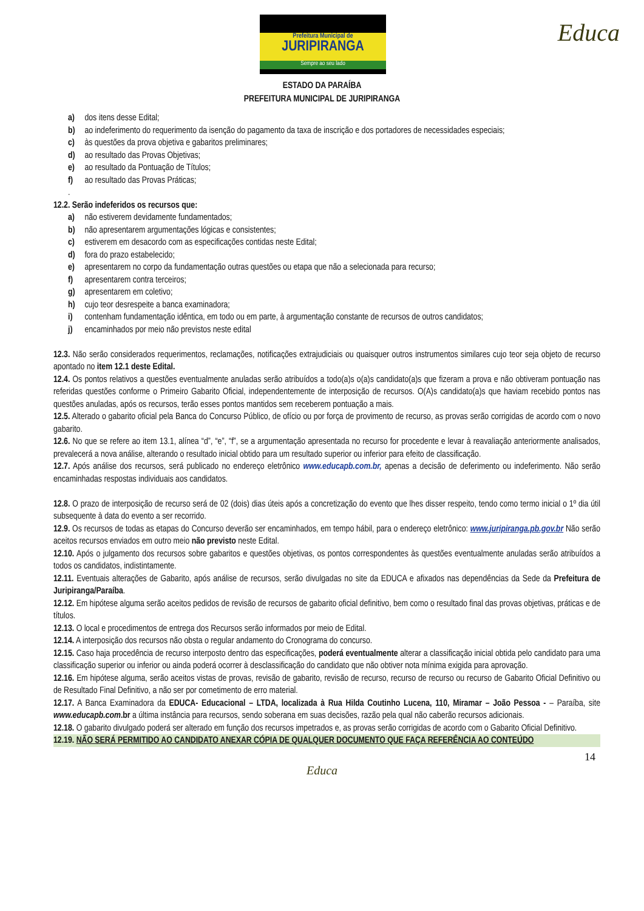Prefeitura Municipal de
JURIPIRANGA
Sempre ao seu lado
Educa
ESTADO DA PARAÍBA
PREFEITURA MUNICIPAL DE JURIPIRANGA
a) dos itens desse Edital;
b) ao indeferimento do requerimento da isenção do pagamento da taxa de inscrição e dos portadores de necessidades especiais;
c) às questões da prova objetiva e gabaritos preliminares;
d) ao resultado das Provas Objetivas;
e) ao resultado da Pontuação de Títulos;
f) ao resultado das Provas Práticas;
.
12.2. Serão indeferidos os recursos que:
a) não estiverem devidamente fundamentados;
b) não apresentarem argumentações lógicas e consistentes;
c) estiverem em desacordo com as especificações contidas neste Edital;
d) fora do prazo estabelecido;
e) apresentarem no corpo da fundamentação outras questões ou etapa que não a selecionada para recurso;
f) apresentarem contra terceiros;
g) apresentarem em coletivo;
h) cujo teor desrespeite a banca examinadora;
i) contenham fundamentação idêntica, em todo ou em parte, à argumentação constante de recursos de outros candidatos;
j) encaminhados por meio não previstos neste edital
12.3. Não serão considerados requerimentos, reclamações, notificações extrajudiciais ou quaisquer outros instrumentos similares cujo teor seja objeto de recurso apontado no item 12.1 deste Edital.
12.4. Os pontos relativos a questões eventualmente anuladas serão atribuídos a todo(a)s o(a)s candidato(a)s que fizeram a prova e não obtiveram pontuação nas referidas questões conforme o Primeiro Gabarito Oficial, independentemente de interposição de recursos. O(A)s candidato(a)s que haviam recebido pontos nas questões anuladas, após os recursos, terão esses pontos mantidos sem receberem pontuação a mais.
12.5. Alterado o gabarito oficial pela Banca do Concurso Público, de ofício ou por força de provimento de recurso, as provas serão corrigidas de acordo com o novo gabarito.
12.6. No que se refere ao item 13.1, alínea “d”, “e”, “f”, se a argumentação apresentada no recurso for procedente e levar à reavaliação anteriormente analisados, prevalecerá a nova análise, alterando o resultado inicial obtido para um resultado superior ou inferior para efeito de classificação.
12.7. Após análise dos recursos, será publicado no endereço eletrônico www.educapb.com.br, apenas a decisão de deferimento ou indeferimento. Não serão encaminhadas respostas individuais aos candidatos.
12.8. O prazo de interposição de recurso será de 02 (dois) dias úteis após a concretização do evento que lhes disser respeito, tendo como termo inicial o 1º dia útil subsequente à data do evento a ser recorrido.
12.9. Os recursos de todas as etapas do Concurso deverão ser encaminhados, em tempo hábil, para o endereço eletrônico: www.juripiranga.pb.gov.br Não serão aceitos recursos enviados em outro meio não previsto neste Edital.
12.10. Após o julgamento dos recursos sobre gabaritos e questões objetivas, os pontos correspondentes às questões eventualmente anuladas serão atribuídos a todos os candidatos, indistintamente.
12.11. Eventuais alterações de Gabarito, após análise de recursos, serão divulgadas no site da EDUCA e afixados nas dependências da Sede da Prefeitura de Juripiranga/Paraíba.
12.12. Em hipótese alguma serão aceitos pedidos de revisão de recursos de gabarito oficial definitivo, bem como o resultado final das provas objetivas, práticas e de títulos.
12.13. O local e procedimentos de entrega dos Recursos serão informados por meio de Edital.
12.14. A interposição dos recursos não obsta o regular andamento do Cronograma do concurso.
12.15. Caso haja procedência de recurso interposto dentro das especificações, poderá eventualmente alterar a classificação inicial obtida pelo candidato para uma classificação superior ou inferior ou ainda poderá ocorrer à desclassificação do candidato que não obtiver nota mínima exigida para aprovação.
12.16. Em hipótese alguma, serão aceitos vistas de provas, revisão de gabarito, revisão de recurso, recurso de recurso ou recurso de Gabarito Oficial Definitivo ou de Resultado Final Definitivo, a não ser por cometimento de erro material.
12.17. A Banca Examinadora da EDUCA- Educacional – LTDA, localizada à Rua Hilda Coutinho Lucena, 110, Miramar – João Pessoa - – Paraíba, site www.educapb.com.br a última instância para recursos, sendo soberana em suas decisões, razão pela qual não caberão recursos adicionais.
12.18. O gabarito divulgado poderá ser alterado em função dos recursos impetrados e, as provas serão corrigidas de acordo com o Gabarito Oficial Definitivo.
12.19. NÃO SERÁ PERMITIDO AO CANDIDATO ANEXAR CÓPIA DE QUALQUER DOCUMENTO QUE FAÇA REFERÊNCIA AO CONTEÚDO
14
Educa